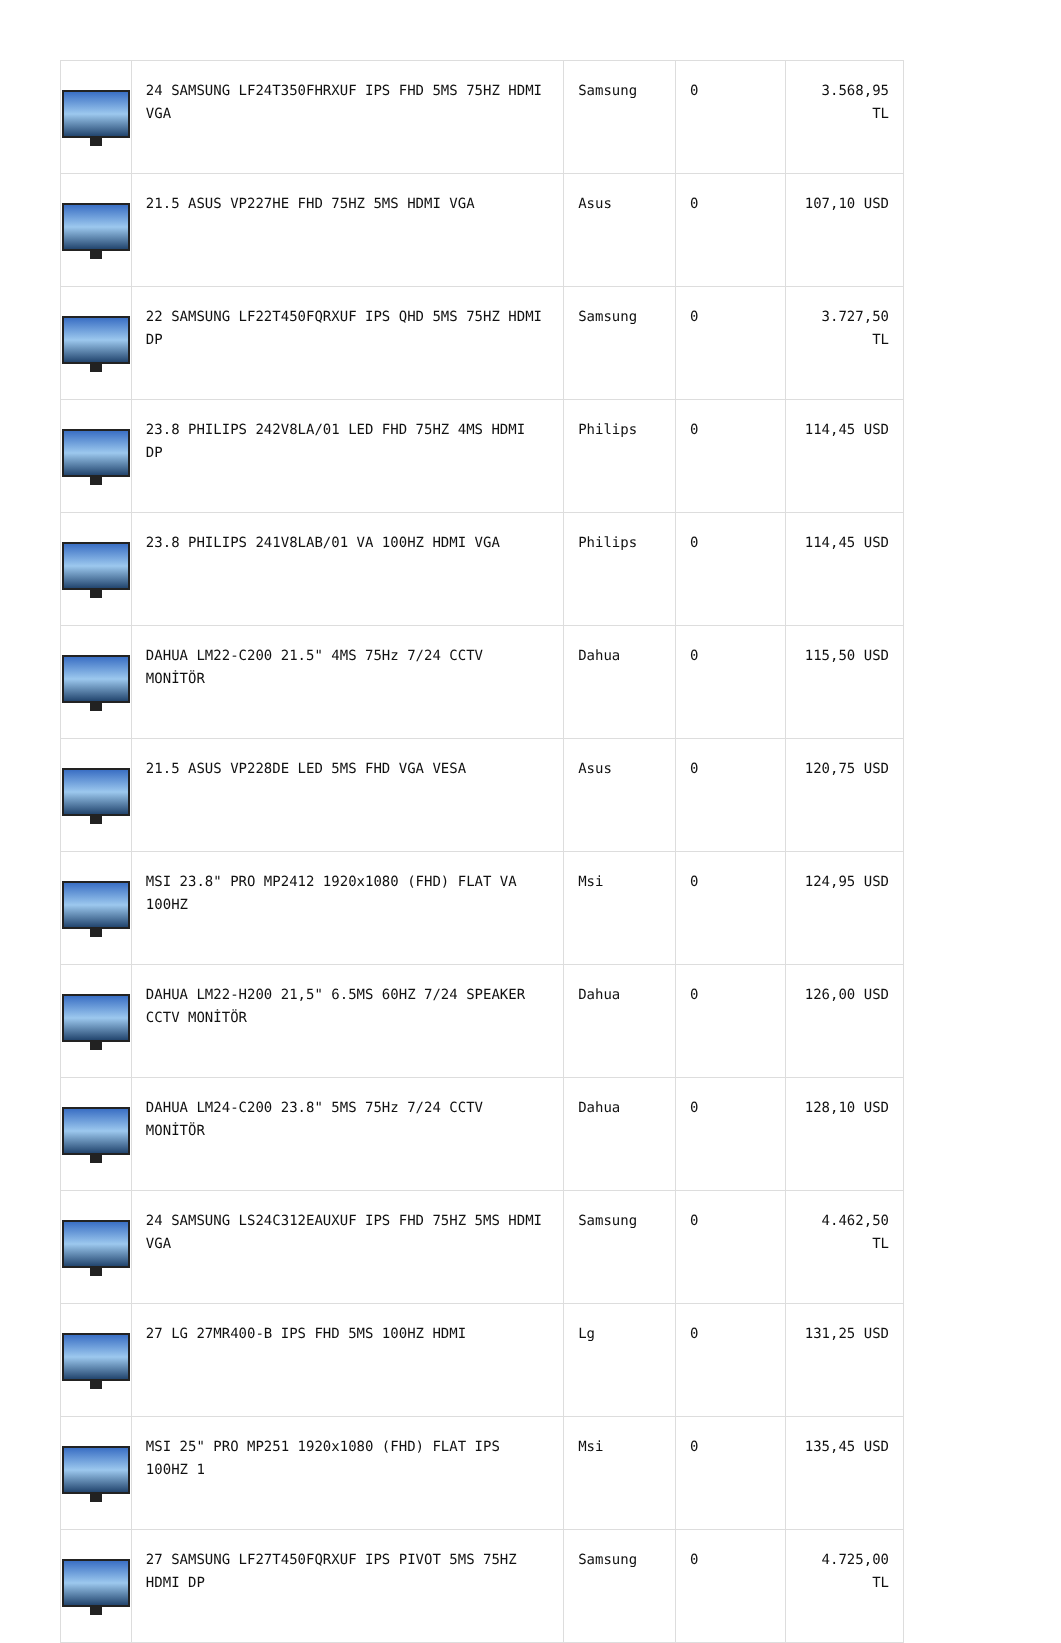| | 24 SAMSUNG LF24T350FHRXUF IPS FHD 5MS 75HZ HDMI VGA | Samsung | 0 | 3.568,95 TL |
| | 21.5 ASUS VP227HE FHD 75HZ 5MS HDMI VGA | Asus | 0 | 107,10 USD |
| | 22 SAMSUNG LF22T450FQRXUF IPS QHD 5MS 75HZ HDMI DP | Samsung | 0 | 3.727,50 TL |
| | 23.8 PHILIPS 242V8LA/01 LED FHD 75HZ 4MS HDMI DP | Philips | 0 | 114,45 USD |
| | 23.8 PHILIPS 241V8LAB/01 VA 100HZ HDMI VGA | Philips | 0 | 114,45 USD |
| | DAHUA LM22-C200 21.5" 4MS 75Hz 7/24 CCTV MONİTÖR | Dahua | 0 | 115,50 USD |
| | 21.5 ASUS VP228DE LED 5MS FHD VGA VESA | Asus | 0 | 120,75 USD |
| | MSI 23.8" PRO MP2412 1920x1080 (FHD) FLAT VA 100HZ | Msi | 0 | 124,95 USD |
| | DAHUA LM22-H200 21,5" 6.5MS 60HZ 7/24 SPEAKER CCTV MONİTÖR | Dahua | 0 | 126,00 USD |
| | DAHUA LM24-C200 23.8" 5MS 75Hz 7/24 CCTV MONİTÖR | Dahua | 0 | 128,10 USD |
| | 24 SAMSUNG LS24C312EAUXUF IPS FHD 75HZ 5MS HDMI VGA | Samsung | 0 | 4.462,50 TL |
| | 27 LG 27MR400-B IPS FHD 5MS 100HZ HDMI | Lg | 0 | 131,25 USD |
| | MSI 25" PRO MP251 1920x1080 (FHD) FLAT IPS 100HZ 1 | Msi | 0 | 135,45 USD |
| | 27 SAMSUNG LF27T450FQRXUF IPS PIVOT 5MS 75HZ HDMI DP | Samsung | 0 | 4.725,00 TL |